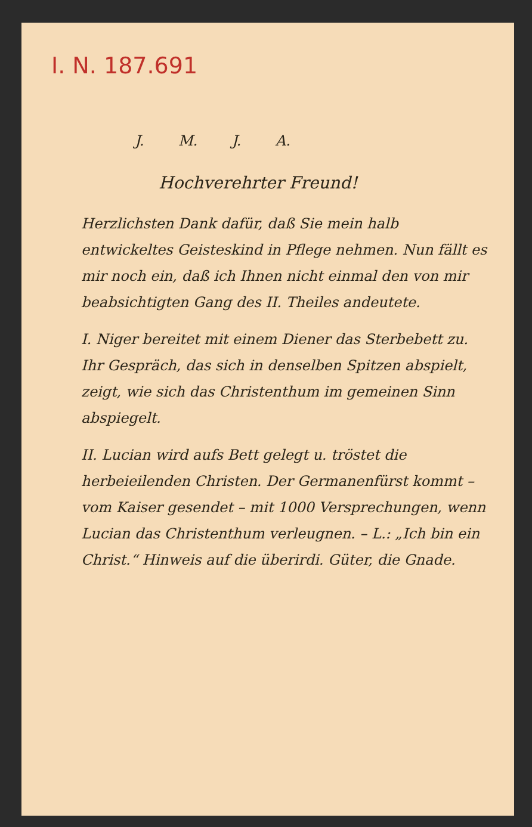I. N. 187.691
J. M. J. A.
Hochverehrter Freund!
Herzlichsten Dank dafür, daß Sie mein halb entwickeltes Geisteskind in Pflege nehmen. Nun fällt es mir noch ein, daß ich Ihnen nicht einmal den von mir beabsichtigten Gang des II. Theiles andeutete.
I. Niger bereitet mit einem Diener das Sterbebett zu. Ihr Gespräch, das sich in denselben Spitzen abspielt, zeigt, wie sich das Christenthum im gemeinen Sinn abspiegelt.
II. Lucian wird aufs Bett gelegt u. tröstet die herbeieilenden Christen. Der Germanenfürst kommt – vom Kaiser gesendet – mit 1000 Versprechungen, wenn Lucian das Christenthum verleugnen. – L.: „Ich bin ein Christ.“ Hinweis auf die überirdi. Güter, die Gnade.